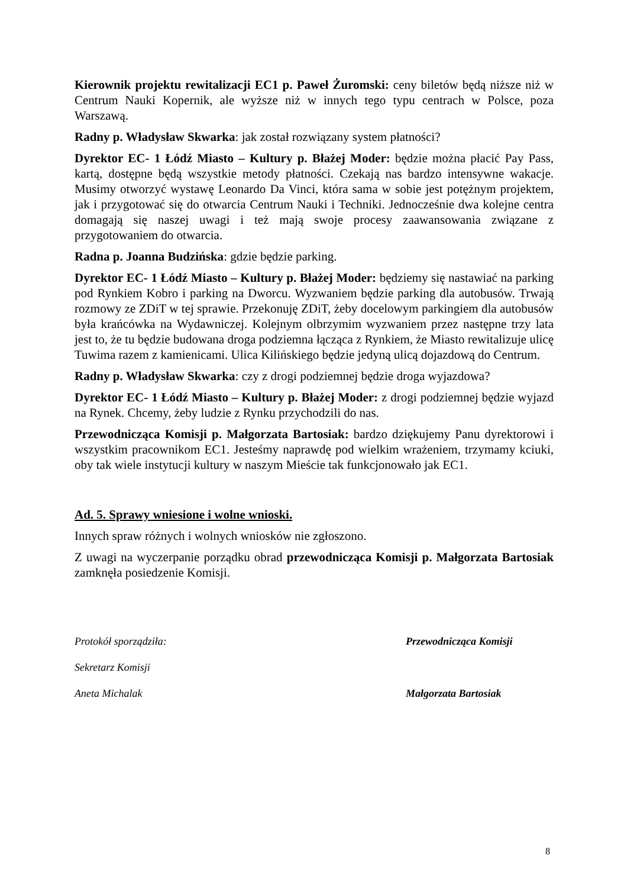Kierownik projektu rewitalizacji EC1 p. Paweł Żuromski: ceny biletów będą niższe niż w Centrum Nauki Kopernik, ale wyższe niż w innych tego typu centrach w Polsce, poza Warszawą.
Radny p. Władysław Skwarka: jak został rozwiązany system płatności?
Dyrektor EC- 1 Łódź Miasto – Kultury p. Błażej Moder: będzie można płacić Pay Pass, kartą, dostępne będą wszystkie metody płatności. Czekają nas bardzo intensywne wakacje. Musimy otworzyć wystawę Leonardo Da Vinci, która sama w sobie jest potężnym projektem, jak i przygotować się do otwarcia Centrum Nauki i Techniki. Jednocześnie dwa kolejne centra domagają się naszej uwagi i też mają swoje procesy zaawansowania związane z przygotowaniem do otwarcia.
Radna p. Joanna Budzińska: gdzie będzie parking.
Dyrektor EC- 1 Łódź Miasto – Kultury p. Błażej Moder: będziemy się nastawiać na parking pod Rynkiem Kobro i parking na Dworcu. Wyzwaniem będzie parking dla autobusów. Trwają rozmowy ze ZDiT w tej sprawie. Przekonuję ZDiT, żeby docelowym parkingiem dla autobusów była krańcówka na Wydawniczej. Kolejnym olbrzymim wyzwaniem przez następne trzy lata jest to, że tu będzie budowana droga podziemna łącząca z Rynkiem, że Miasto rewitalizuje ulicę Tuwima razem z kamienicami. Ulica Kilińskiego będzie jedyną ulicą dojazdową do Centrum.
Radny p. Władysław Skwarka: czy z drogi podziemnej będzie droga wyjazdowa?
Dyrektor EC- 1 Łódź Miasto – Kultury p. Błażej Moder: z drogi podziemnej będzie wyjazd na Rynek. Chcemy, żeby ludzie z Rynku przychodzili do nas.
Przewodnicząca Komisji p. Małgorzata Bartosiak: bardzo dziękujemy Panu dyrektorowi i wszystkim pracownikom EC1. Jesteśmy naprawdę pod wielkim wrażeniem, trzymamy kciuki, oby tak wiele instytucji kultury w naszym Mieście tak funkcjonowało jak EC1.
Ad. 5. Sprawy wniesione i wolne wnioski.
Innych spraw różnych i wolnych wniosków nie zgłoszono.
Z uwagi na wyczerpanie porządku obrad przewodnicząca Komisji p. Małgorzata Bartosiak zamknęła posiedzenie Komisji.
Protokół sporządziła:
Sekretarz Komisji
Aneta Michalak
Przewodnicząca Komisji
Małgorzata Bartosiak
8